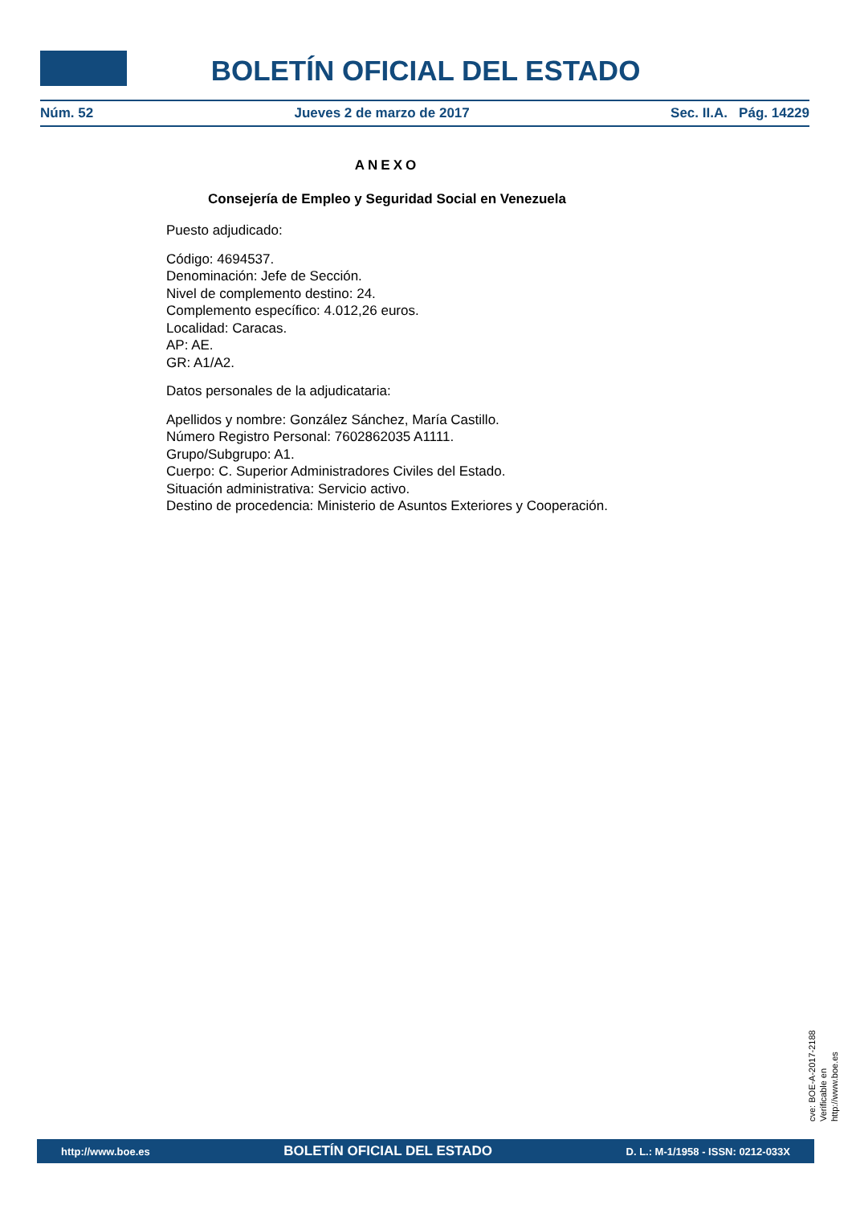BOLETÍN OFICIAL DEL ESTADO
Núm. 52 Jueves 2 de marzo de 2017 Sec. II.A. Pág. 14229
ANEXO
Consejería de Empleo y Seguridad Social en Venezuela
Puesto adjudicado:
Código: 4694537.
Denominación: Jefe de Sección.
Nivel de complemento destino: 24.
Complemento específico: 4.012,26 euros.
Localidad: Caracas.
AP: AE.
GR: A1/A2.
Datos personales de la adjudicataria:
Apellidos y nombre: González Sánchez, María Castillo.
Número Registro Personal: 7602862035 A1111.
Grupo/Subgrupo: A1.
Cuerpo: C. Superior Administradores Civiles del Estado.
Situación administrativa: Servicio activo.
Destino de procedencia: Ministerio de Asuntos Exteriores y Cooperación.
cve: BOE-A-2017-2188
Verificable en http://www.boe.es
http://www.boe.es BOLETÍN OFICIAL DEL ESTADO D. L.: M-1/1958 - ISSN: 0212-033X